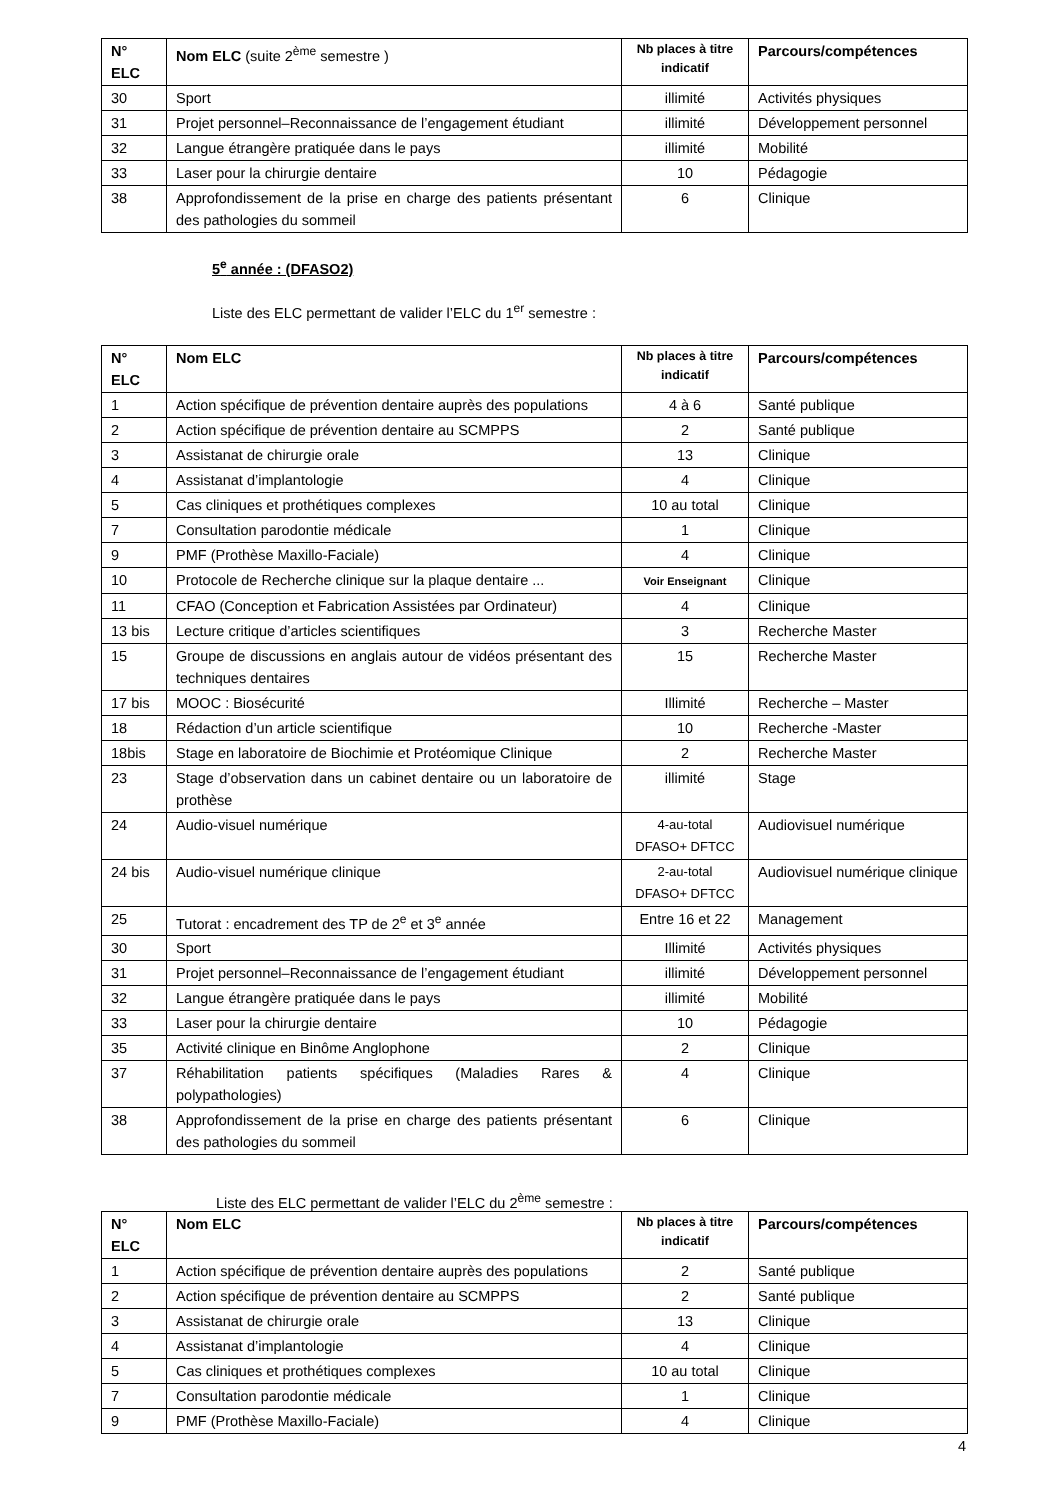| N° ELC | Nom ELC (suite 2<sup>ème</sup> semestre ) | Nb places à titre indicatif | Parcours/compétences |
| --- | --- | --- | --- |
| 30 | Sport | illimité | Activités physiques |
| 31 | Projet personnel–Reconnaissance de l’engagement étudiant | illimité | Développement personnel |
| 32 | Langue étrangère pratiquée dans le pays | illimité | Mobilité |
| 33 | Laser pour la chirurgie dentaire | 10 | Pédagogie |
| 38 | Approfondissement de la prise en charge des patients présentant des pathologies du sommeil | 6 | Clinique |
5<sup>e</sup> année : (DFASO2)
Liste des ELC permettant de valider l’ELC du 1<sup>er</sup> semestre :
| N° ELC | Nom ELC | Nb places à titre indicatif | Parcours/compétences |
| --- | --- | --- | --- |
| 1 | Action spécifique de prévention dentaire auprès des populations | 4 à 6 | Santé publique |
| 2 | Action spécifique de prévention dentaire au SCMPPS | 2 | Santé publique |
| 3 | Assistanat de chirurgie orale | 13 | Clinique |
| 4 | Assistanat d’implantologie | 4 | Clinique |
| 5 | Cas cliniques et prothétiques complexes | 10 au total | Clinique |
| 7 | Consultation parodontie médicale | 1 | Clinique |
| 9 | PMF (Prothèse Maxillo-Faciale) | 4 | Clinique |
| 10 | Protocole de Recherche clinique sur la plaque dentaire ... | Voir Enseignant | Clinique |
| 11 | CFAO (Conception et Fabrication Assistées par Ordinateur) | 4 | Clinique |
| 13 bis | Lecture critique d’articles scientifiques | 3 | Recherche Master |
| 15 | Groupe de discussions en anglais autour de vidéos présentant des techniques dentaires | 15 | Recherche Master |
| 17 bis | MOOC : Biosécurité | Illimité | Recherche – Master |
| 18 | Rédaction d’un article scientifique | 10 | Recherche -Master |
| 18bis | Stage en laboratoire de Biochimie et Protéomique Clinique | 2 | Recherche Master |
| 23 | Stage d’observation dans un cabinet dentaire ou un laboratoire de prothèse | illimité | Stage |
| 24 | Audio-visuel numérique | 4-au-total DFASO+ DFTCC | Audiovisuel numérique |
| 24 bis | Audio-visuel numérique clinique | 2-au-total DFASO+ DFTCC | Audiovisuel numérique clinique |
| 25 | Tutorat : encadrement des TP de 2<sup>e</sup> et 3<sup>e</sup> année | Entre 16 et 22 | Management |
| 30 | Sport | Illimité | Activités physiques |
| 31 | Projet personnel–Reconnaissance de l’engagement étudiant | illimité | Développement personnel |
| 32 | Langue étrangère pratiquée dans le pays | illimité | Mobilité |
| 33 | Laser pour la chirurgie dentaire | 10 | Pédagogie |
| 35 | Activité clinique en Binôme Anglophone | 2 | Clinique |
| 37 | Réhabilitation patients spécifiques (Maladies Rares & polypathologies) | 4 | Clinique |
| 38 | Approfondissement de la prise en charge des patients présentant des pathologies du sommeil | 6 | Clinique |
Liste des ELC permettant de valider l’ELC du 2<sup>ème</sup> semestre :
| N° ELC | Nom ELC | Nb places à titre indicatif | Parcours/compétences |
| --- | --- | --- | --- |
| 1 | Action spécifique de prévention dentaire auprès des populations | 2 | Santé publique |
| 2 | Action spécifique de prévention dentaire au SCMPPS | 2 | Santé publique |
| 3 | Assistanat de chirurgie orale | 13 | Clinique |
| 4 | Assistanat d’implantologie | 4 | Clinique |
| 5 | Cas cliniques et prothétiques complexes | 10 au total | Clinique |
| 7 | Consultation parodontie médicale | 1 | Clinique |
| 9 | PMF (Prothèse Maxillo-Faciale) | 4 | Clinique |
4